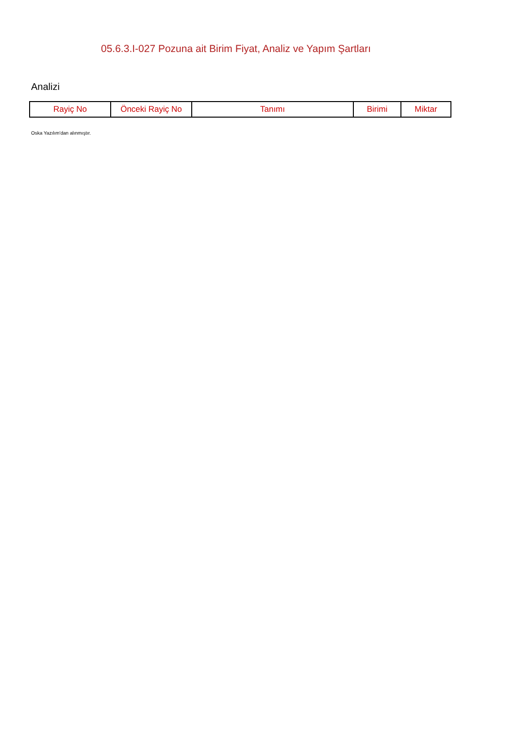05.6.3.I-027 Pozuna ait Birim Fiyat, Analiz ve Yapım Şartları
Analizi
| Rayiç No | Önceki Rayiç No | Tanımı | Birimi | Miktar |
| --- | --- | --- | --- | --- |
Oska Yazılım'dan alınmıştır.